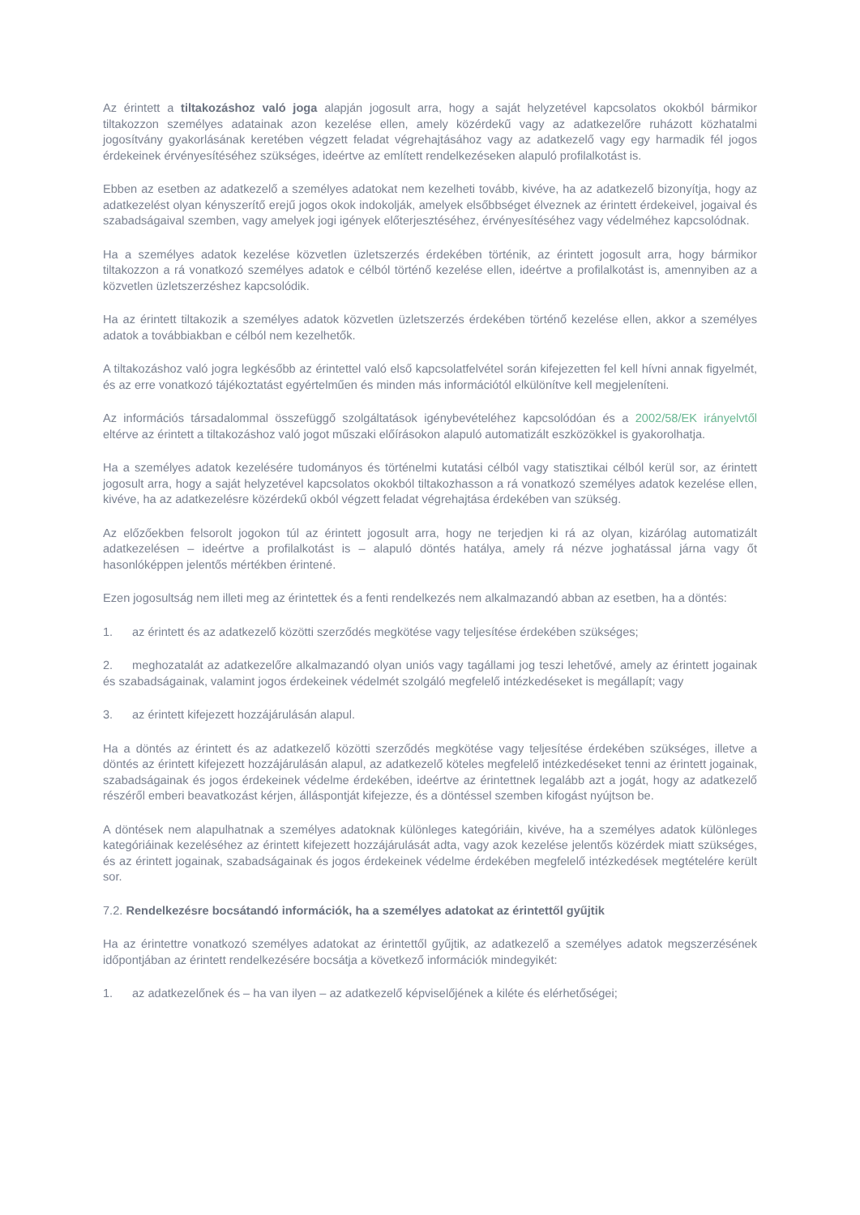Az érintett a tiltakozáshoz való joga alapján jogosult arra, hogy a saját helyzetével kapcsolatos okokból bármikor tiltakozzon személyes adatainak azon kezelése ellen, amely közérdekű vagy az adatkezelőre ruházott közhatalmi jogosítvány gyakorlásának keretében végzett feladat végrehajtásához vagy az adatkezelő vagy egy harmadik fél jogos érdekeinek érvényesítéséhez szükséges, ideértve az említett rendelkezéseken alapuló profilalkotást is.
Ebben az esetben az adatkezelő a személyes adatokat nem kezelheti tovább, kivéve, ha az adatkezelő bizonyítja, hogy az adatkezelést olyan kényszerítő erejű jogos okok indokolják, amelyek elsőbbséget élveznek az érintett érdekeivel, jogaival és szabadságaival szemben, vagy amelyek jogi igények előterjesztéséhez, érvényesítéséhez vagy védelméhez kapcsolódnak.
Ha a személyes adatok kezelése közvetlen üzletszerzés érdekében történik, az érintett jogosult arra, hogy bármikor tiltakozzon a rá vonatkozó személyes adatok e célból történő kezelése ellen, ideértve a profilalkotást is, amennyiben az a közvetlen üzletszerzéshez kapcsolódik.
Ha az érintett tiltakozik a személyes adatok közvetlen üzletszerzés érdekében történő kezelése ellen, akkor a személyes adatok a továbbiakban e célból nem kezelhetők.
A tiltakozáshoz való jogra legkésőbb az érintettel való első kapcsolatfelvétel során kifejezetten fel kell hívni annak figyelmét, és az erre vonatkozó tájékoztatást egyértelműen és minden más információtól elkülönítve kell megjeleníteni.
Az információs társadalommal összefüggő szolgáltatások igénybevételéhez kapcsolódóan és a 2002/58/EK irányelvtől eltérve az érintett a tiltakozáshoz való jogot műszaki előírásokon alapuló automatizált eszközökkel is gyakorolhatja.
Ha a személyes adatok kezelésére tudományos és történelmi kutatási célból vagy statisztikai célból kerül sor, az érintett jogosult arra, hogy a saját helyzetével kapcsolatos okokból tiltakozhasson a rá vonatkozó személyes adatok kezelése ellen, kivéve, ha az adatkezelésre közérdekű okból végzett feladat végrehajtása érdekében van szükség.
Az előzőekben felsorolt jogokon túl az érintett jogosult arra, hogy ne terjedjen ki rá az olyan, kizárólag automatizált adatkezelésen – ideértve a profilalkotást is – alapuló döntés hatálya, amely rá nézve joghatással járna vagy őt hasonlóképpen jelentős mértékben érintené.
Ezen jogosultság nem illeti meg az érintettek és a fenti rendelkezés nem alkalmazandó abban az esetben, ha a döntés:
1. az érintett és az adatkezelő közötti szerződés megkötése vagy teljesítése érdekében szükséges;
2. meghozatalát az adatkezelőre alkalmazandó olyan uniós vagy tagállami jog teszi lehetővé, amely az érintett jogainak és szabadságainak, valamint jogos érdekeinek védelmét szolgáló megfelelő intézkedéseket is megállapít; vagy
3. az érintett kifejezett hozzájárulásán alapul.
Ha a döntés az érintett és az adatkezelő közötti szerződés megkötése vagy teljesítése érdekében szükséges, illetve a döntés az érintett kifejezett hozzájárulásán alapul, az adatkezelő köteles megfelelő intézkedéseket tenni az érintett jogainak, szabadságainak és jogos érdekeinek védelme érdekében, ideértve az érintettnek legalább azt a jogát, hogy az adatkezelő részéről emberi beavatkozást kérjen, álláspontját kifejezze, és a döntéssel szemben kifogást nyújtson be.
A döntések nem alapulhatnak a személyes adatoknak különleges kategóriáin, kivéve, ha a személyes adatok különleges kategóriáinak kezeléséhez az érintett kifejezett hozzájárulását adta, vagy azok kezelése jelentős közérdek miatt szükséges, és az érintett jogainak, szabadságainak és jogos érdekeinek védelme érdekében megfelelő intézkedések megtételére került sor.
7.2. Rendelkezésre bocsátandó információk, ha a személyes adatokat az érintettől gyűjtik
Ha az érintettre vonatkozó személyes adatokat az érintettől gyűjtik, az adatkezelő a személyes adatok megszerzésének időpontjában az érintett rendelkezésére bocsátja a következő információk mindegyikét:
1. az adatkezelőnek és – ha van ilyen – az adatkezelő képviselőjének a kiléte és elérhetőségei;